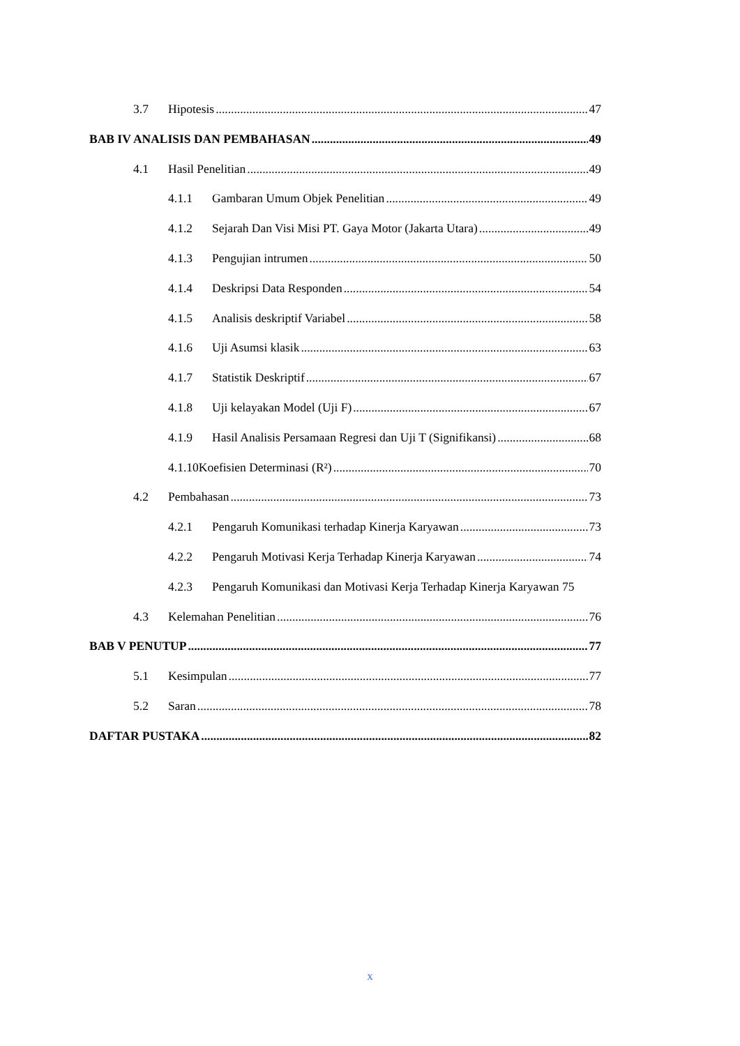3.7 Hipotesis 47
BAB IV ANALISIS DAN PEMBAHASAN 49
4.1 Hasil Penelitian 49
4.1.1 Gambaran Umum Objek Penelitian 49
4.1.2 Sejarah Dan Visi Misi PT. Gaya Motor (Jakarta Utara) 49
4.1.3 Pengujian intrumen 50
4.1.4 Deskripsi Data Responden 54
4.1.5 Analisis deskriptif Variabel 58
4.1.6 Uji Asumsi klasik 63
4.1.7 Statistik Deskriptif 67
4.1.8 Uji kelayakan Model (Uji F) 67
4.1.9 Hasil Analisis Persamaan Regresi dan Uji T (Signifikansi) 68
4.1.10 Koefisien Determinasi (R²) 70
4.2 Pembahasan 73
4.2.1 Pengaruh Komunikasi terhadap Kinerja Karyawan 73
4.2.2 Pengaruh Motivasi Kerja Terhadap Kinerja Karyawan 74
4.2.3 Pengaruh Komunikasi dan Motivasi Kerja Terhadap Kinerja Karyawan 75
4.3 Kelemahan Penelitian 76
BAB V PENUTUP 77
5.1 Kesimpulan 77
5.2 Saran 78
DAFTAR PUSTAKA 82
x